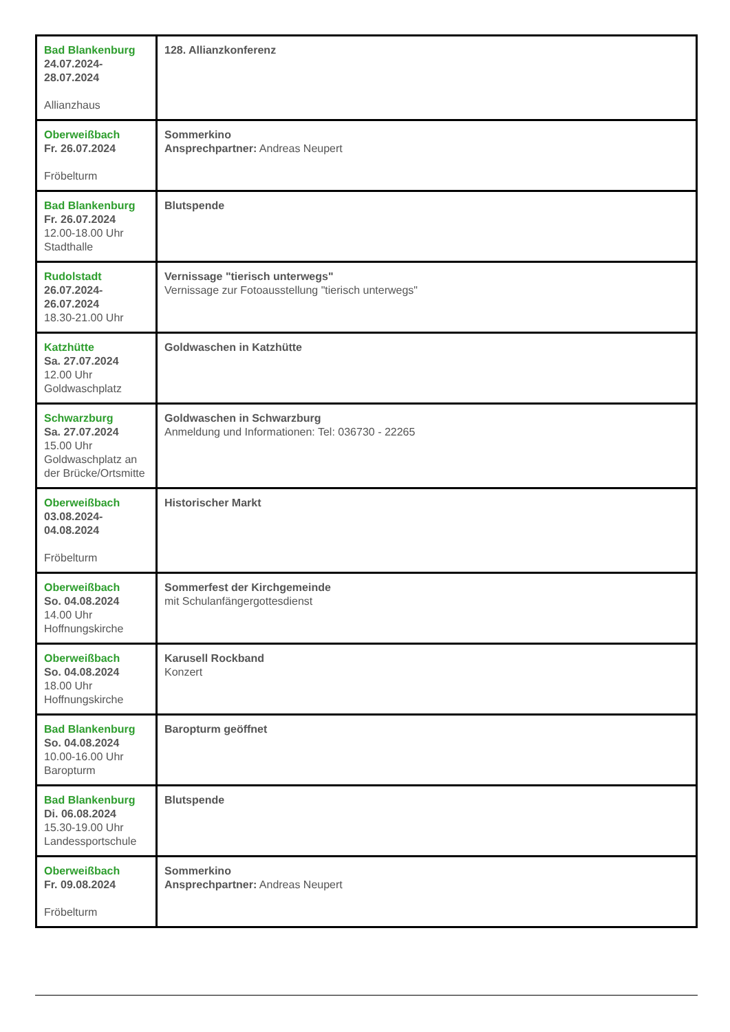| Bad Blankenburg 24.07.2024- 28.07.2024 Allianzhaus | 128. Allianzkonferenz |
| Oberweißbach Fr. 26.07.2024 Fröbelturm | Sommerkino Ansprechpartner: Andreas Neupert |
| Bad Blankenburg Fr. 26.07.2024 12.00-18.00 Uhr Stadthalle | Blutspende |
| Rudolstadt 26.07.2024- 26.07.2024 18.30-21.00 Uhr | Vernissage "tierisch unterwegs" Vernissage zur Fotoausstellung "tierisch unterwegs" |
| Katzhütte Sa. 27.07.2024 12.00 Uhr Goldwaschplatz | Goldwaschen in Katzhütte |
| Schwarzburg Sa. 27.07.2024 15.00 Uhr Goldwaschplatz an der Brücke/Ortsmitte | Goldwaschen in Schwarzburg Anmeldung und Informationen: Tel: 036730 - 22265 |
| Oberweißbach 03.08.2024- 04.08.2024 Fröbelturm | Historischer Markt |
| Oberweißbach So. 04.08.2024 14.00 Uhr Hoffnungskirche | Sommerfest der Kirchgemeinde mit Schulanfängergottesdienst |
| Oberweißbach So. 04.08.2024 18.00 Uhr Hoffnungskirche | Karusell Rockband Konzert |
| Bad Blankenburg So. 04.08.2024 10.00-16.00 Uhr Baropturm | Baropturm geöffnet |
| Bad Blankenburg Di. 06.08.2024 15.30-19.00 Uhr Landessportschule | Blutspende |
| Oberweißbach Fr. 09.08.2024 Fröbelturm | Sommerkino Ansprechpartner: Andreas Neupert |